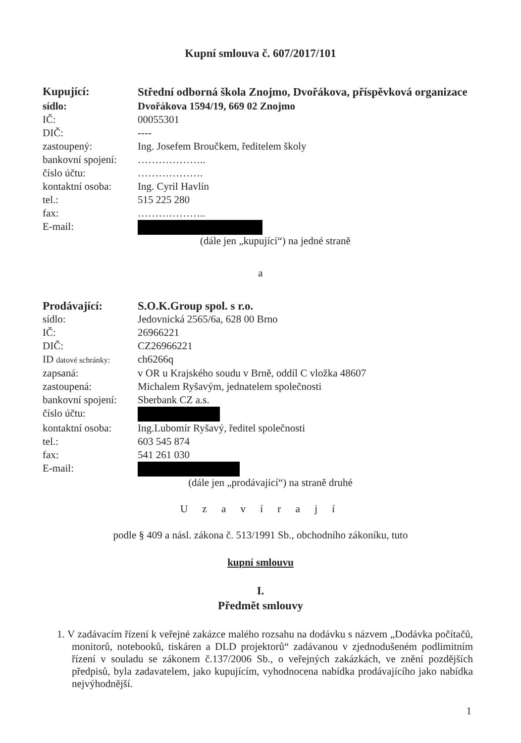Kupní smlouva č. 607/2017/101
| Kupující: | Střední odborná škola Znojmo, Dvořákova, příspěvková organizace |
| sídlo: | Dvořákova 1594/19, 669 02 Znojmo |
| IČ: | 00055301 |
| DIČ: | ---- |
| zastoupený: | Ing. Josefem Broučkem, ředitelem školy |
| bankovní spojení: | ……………….. |
| číslo účtu: | ………………. |
| kontaktní osoba: | Ing. Cyril Havlín |
| tel.: | 515 225 280 |
| fax: | ……………….. |
| E-mail: | |
(dále jen „kupující“) na jedné straně
a
| Prodávající: | S.O.K.Group spol. s r.o. |
| sídlo: | Jedovnická 2565/6a, 628 00 Brno |
| IČ: | 26966221 |
| DIČ: | CZ26966221 |
| ID datové schránky: | ch6266q |
| zapsaná: | v OR u Krajského soudu v Brně, oddíl C vložka 48607 |
| zastoupená: | Michalem Ryšavým, jednatelem společnosti |
| bankovní spojení: | Sberbank CZ a.s. |
| číslo účtu: | |
| kontaktní osoba: | Ing.Lubomír Ryšavý, ředitel společnosti |
| tel.: | 603 545 874 |
| fax: | 541 261 030 |
| E-mail: | |
(dále jen „prodávající“) na straně druhé
U z a v í r a j í
podle § 409 a násl. zákona č. 513/1991 Sb., obchodního zákoníku, tuto
kupní smlouvu
I.
Předmět smlouvy
1. V zadávacím řízení k veřejné zakázce malého rozsahu na dodávku s názvem „Dodávka počítačů, monitorů, notebooků, tiskáren a DLD projektorů“ zadávanou v zjednodušeném podlimitním řízení v souladu se zákonem č.137/2006 Sb., o veřejných zakázkách, ve znění pozdějších předpisů, byla zadavatelem, jako kupujícím, vyhodnocena nabídka prodávajícího jako nabídka nejvýhodnější.
1